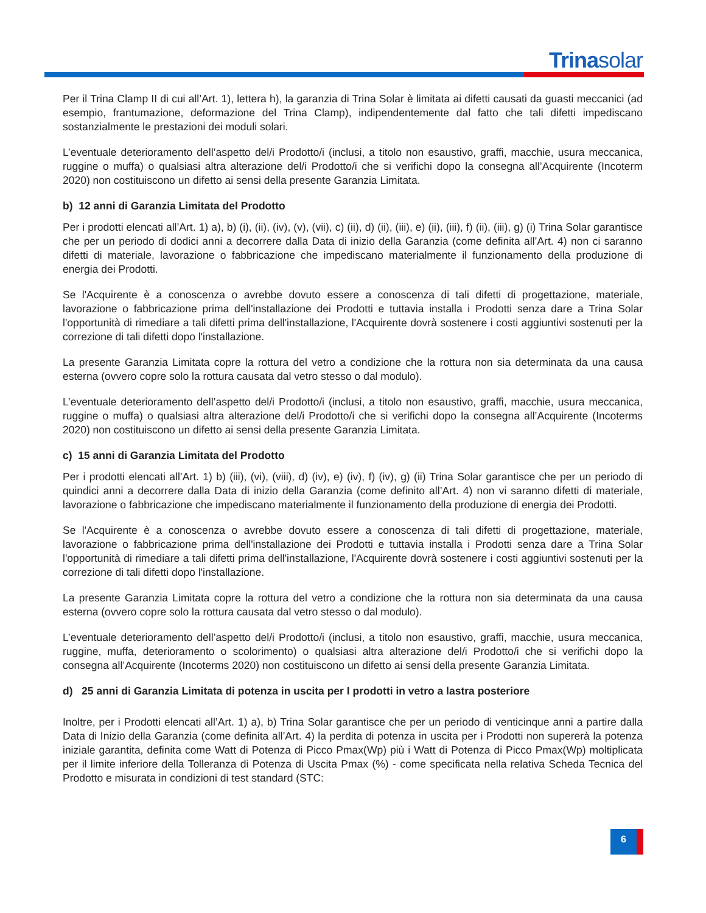Trinasolar
Per il Trina Clamp II di cui all’Art. 1), lettera h), la garanzia di Trina Solar è limitata ai difetti causati da guasti meccanici (ad esempio, frantumazione, deformazione del Trina Clamp), indipendentemente dal fatto che tali difetti impediscano sostanzialmente le prestazioni dei moduli solari.
L’eventuale deterioramento dell’aspetto del/i Prodotto/i (inclusi, a titolo non esaustivo, graffi, macchie, usura meccanica, ruggine o muffa) o qualsiasi altra alterazione del/i Prodotto/i che si verifichi dopo la consegna all’Acquirente (Incoterm 2020) non costituiscono un difetto ai sensi della presente Garanzia Limitata.
b) 12 anni di Garanzia Limitata del Prodotto
Per i prodotti elencati all’Art. 1) a), b) (i), (ii), (iv), (v), (vii), c) (ii), d) (ii), (iii), e) (ii), (iii), f) (ii), (iii), g) (i) Trina Solar garantisce che per un periodo di dodici anni a decorrere dalla Data di inizio della Garanzia (come definita all’Art. 4) non ci saranno difetti di materiale, lavorazione o fabbricazione che impediscano materialmente il funzionamento della produzione di energia dei Prodotti.
Se l'Acquirente è a conoscenza o avrebbe dovuto essere a conoscenza di tali difetti di progettazione, materiale, lavorazione o fabbricazione prima dell'installazione dei Prodotti e tuttavia installa i Prodotti senza dare a Trina Solar l'opportunità di rimediare a tali difetti prima dell'installazione, l'Acquirente dovrà sostenere i costi aggiuntivi sostenuti per la correzione di tali difetti dopo l'installazione.
La presente Garanzia Limitata copre la rottura del vetro a condizione che la rottura non sia determinata da una causa esterna (ovvero copre solo la rottura causata dal vetro stesso o dal modulo).
L’eventuale deterioramento dell’aspetto del/i Prodotto/i (inclusi, a titolo non esaustivo, graffi, macchie, usura meccanica, ruggine o muffa) o qualsiasi altra alterazione del/i Prodotto/i che si verifichi dopo la consegna all’Acquirente (Incoterms 2020) non costituiscono un difetto ai sensi della presente Garanzia Limitata.
c) 15 anni di Garanzia Limitata del Prodotto
Per i prodotti elencati all’Art. 1) b) (iii), (vi), (viii), d) (iv), e) (iv), f) (iv), g) (ii) Trina Solar garantisce che per un periodo di quindici anni a decorrere dalla Data di inizio della Garanzia (come definito all’Art. 4) non vi saranno difetti di materiale, lavorazione o fabbricazione che impediscano materialmente il funzionamento della produzione di energia dei Prodotti.
Se l'Acquirente è a conoscenza o avrebbe dovuto essere a conoscenza di tali difetti di progettazione, materiale, lavorazione o fabbricazione prima dell'installazione dei Prodotti e tuttavia installa i Prodotti senza dare a Trina Solar l'opportunità di rimediare a tali difetti prima dell'installazione, l'Acquirente dovrà sostenere i costi aggiuntivi sostenuti per la correzione di tali difetti dopo l'installazione.
La presente Garanzia Limitata copre la rottura del vetro a condizione che la rottura non sia determinata da una causa esterna (ovvero copre solo la rottura causata dal vetro stesso o dal modulo).
L’eventuale deterioramento dell’aspetto del/i Prodotto/i (inclusi, a titolo non esaustivo, graffi, macchie, usura meccanica, ruggine, muffa, deterioramento o scolorimento) o qualsiasi altra alterazione del/i Prodotto/i che si verifichi dopo la consegna all’Acquirente (Incoterms 2020) non costituiscono un difetto ai sensi della presente Garanzia Limitata.
d) 25 anni di Garanzia Limitata di potenza in uscita per I prodotti in vetro a lastra posteriore
Inoltre, per i Prodotti elencati all’Art. 1) a), b) Trina Solar garantisce che per un periodo di venticinque anni a partire dalla Data di Inizio della Garanzia (come definita all’Art. 4) la perdita di potenza in uscita per i Prodotti non supererà la potenza iniziale garantita, definita come Watt di Potenza di Picco Pmax(Wp) più i Watt di Potenza di Picco Pmax(Wp) moltiplicata per il limite inferiore della Tolleranza di Potenza di Uscita Pmax (%) - come specificata nella relativa Scheda Tecnica del Prodotto e misurata in condizioni di test standard (STC:
6